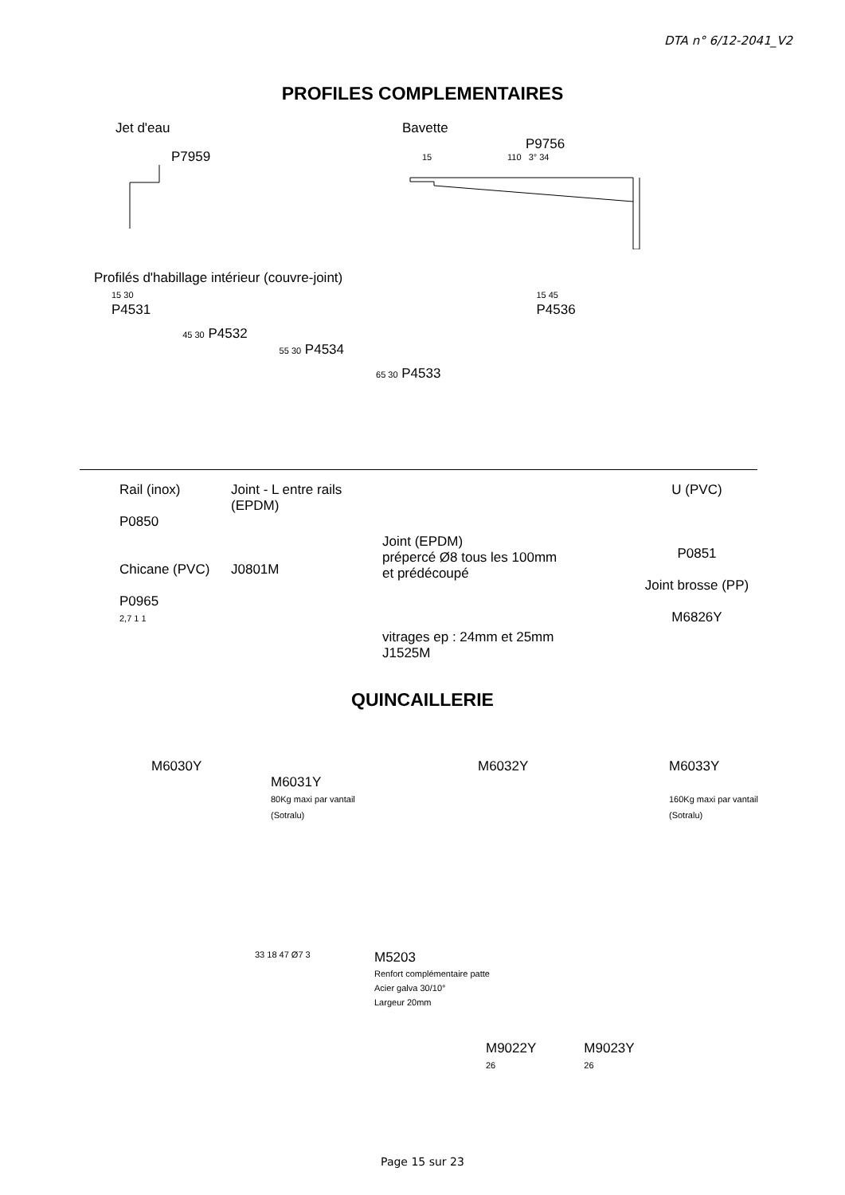DTA n° 6/12-2041_V2
PROFILES COMPLEMENTAIRES
Jet d'eau
P7959
Bavette
P9756
15 110 3° 34
Profilés d'habillage intérieur (couvre-joint)
15 30
P4531
45 30 P4532
55 30 P4534
65 30 P4533
15 45
P4536
Rail (inox)
P0850
Chicane (PVC)
P0965
2,7 1 1
Joint - L entre rails (EPDM)
J0801M
Joint (EPDM)
prépercé Ø8 tous les 100mm
et prédécoupé
vitrages ep : 24mm et 25mm
J1525M
U (PVC)
P0851
Joint brosse (PP)
M6826Y
QUINCAILLERIE
M6030Y
M6031Y
80Kg maxi par vantail
(Sotralu)
M6032Y M6033Y
160Kg maxi par vantail
(Sotralu)
33 18 47 Ø7 3
M5203
Renfort complémentaire patte
Acier galva 30/10°
Largeur 20mm
M9022Y
26
M9023Y
26
Page 15 sur 23